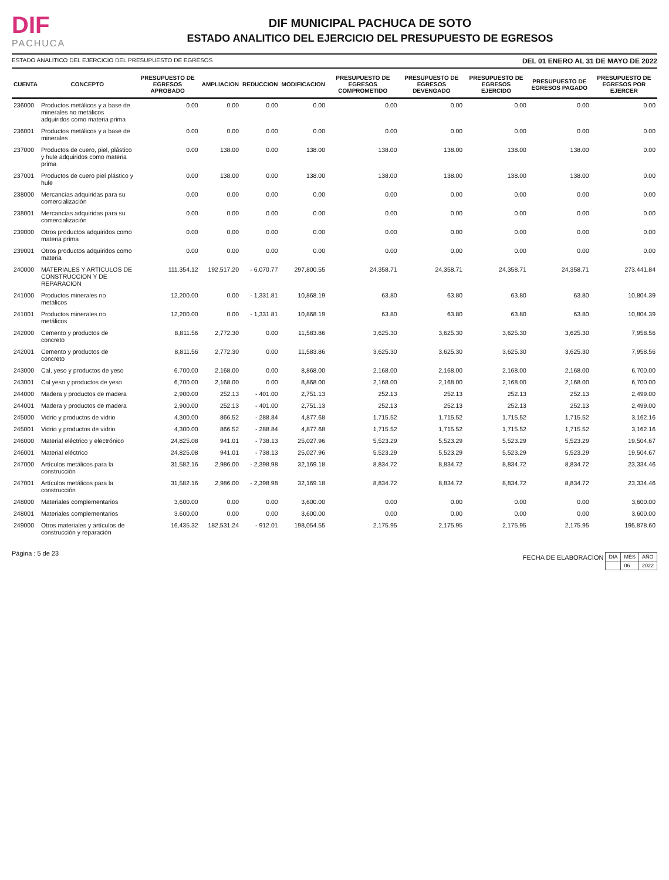DIF
PACHUCA
DIF MUNICIPAL PACHUCA DE SOTO
ESTADO ANALITICO DEL EJERCICIO DEL PRESUPUESTO DE EGRESOS
ESTADO ANALITICO DEL EJERCICIO DEL PRESUPUESTO DE EGRESOS DEL 01 ENERO AL 31 DE MAYO DE 2022
| CUENTA | CONCEPTO | PRESUPUESTO DE EGRESOS APROBADO | AMPLIACION | REDUCCION | MODIFICACION | PRESUPUESTO DE EGRESOS COMPROMETIDO | PRESUPUESTO DE EGRESOS DEVENGADO | PRESUPUESTO DE EGRESOS EJERCIDO | PRESUPUESTO DE EGRESOS PAGADO | PRESUPUESTO DE EGRESOS POR EJERCER |
| --- | --- | --- | --- | --- | --- | --- | --- | --- | --- | --- |
| 236000 | Productos metálicos y a base de minerales no metálicos adquiridos como materia prima | 0.00 | 0.00 | 0.00 | 0.00 | 0.00 | 0.00 | 0.00 | 0.00 | 0.00 |
| 236001 | Productos metálicos y a base de minerales | 0.00 | 0.00 | 0.00 | 0.00 | 0.00 | 0.00 | 0.00 | 0.00 | 0.00 |
| 237000 | Productos de cuero, piel, plástico y hule adquiridos como materia prima | 0.00 | 138.00 | 0.00 | 138.00 | 138.00 | 138.00 | 138.00 | 138.00 | 0.00 |
| 237001 | Productos de cuero piel plástico y hule | 0.00 | 138.00 | 0.00 | 138.00 | 138.00 | 138.00 | 138.00 | 138.00 | 0.00 |
| 238000 | Mercancías adquiridas para su comercialización | 0.00 | 0.00 | 0.00 | 0.00 | 0.00 | 0.00 | 0.00 | 0.00 | 0.00 |
| 238001 | Mercancías adquiridas para su comercialización | 0.00 | 0.00 | 0.00 | 0.00 | 0.00 | 0.00 | 0.00 | 0.00 | 0.00 |
| 239000 | Otros productos adquiridos como materia prima | 0.00 | 0.00 | 0.00 | 0.00 | 0.00 | 0.00 | 0.00 | 0.00 | 0.00 |
| 239001 | Otros productos adquiridos como materia | 0.00 | 0.00 | 0.00 | 0.00 | 0.00 | 0.00 | 0.00 | 0.00 | 0.00 |
| 240000 | MATERIALES Y ARTICULOS DE CONSTRUCCION Y DE REPARACION | 111,354.12 | 192,517.20 | - 6,070.77 | 297,800.55 | 24,358.71 | 24,358.71 | 24,358.71 | 24,358.71 | 273,441.84 |
| 241000 | Productos minerales no metálicos | 12,200.00 | 0.00 | - 1,331.81 | 10,868.19 | 63.80 | 63.80 | 63.80 | 63.80 | 10,804.39 |
| 241001 | Productos minerales no metálicos | 12,200.00 | 0.00 | - 1,331.81 | 10,868.19 | 63.80 | 63.80 | 63.80 | 63.80 | 10,804.39 |
| 242000 | Cemento y productos de concreto | 8,811.56 | 2,772.30 | 0.00 | 11,583.86 | 3,625.30 | 3,625.30 | 3,625.30 | 3,625.30 | 7,958.56 |
| 242001 | Cemento y productos de concreto | 8,811.56 | 2,772.30 | 0.00 | 11,583.86 | 3,625.30 | 3,625.30 | 3,625.30 | 3,625.30 | 7,958.56 |
| 243000 | Cal, yeso y productos de yeso | 6,700.00 | 2,168.00 | 0.00 | 8,868.00 | 2,168.00 | 2,168.00 | 2,168.00 | 2,168.00 | 6,700.00 |
| 243001 | Cal yeso y productos de yeso | 6,700.00 | 2,168.00 | 0.00 | 8,868.00 | 2,168.00 | 2,168.00 | 2,168.00 | 2,168.00 | 6,700.00 |
| 244000 | Madera y productos de madera | 2,900.00 | 252.13 | - 401.00 | 2,751.13 | 252.13 | 252.13 | 252.13 | 252.13 | 2,499.00 |
| 244001 | Madera y productos de madera | 2,900.00 | 252.13 | - 401.00 | 2,751.13 | 252.13 | 252.13 | 252.13 | 252.13 | 2,499.00 |
| 245000 | Vidrio y productos de vidrio | 4,300.00 | 866.52 | - 288.84 | 4,877.68 | 1,715.52 | 1,715.52 | 1,715.52 | 1,715.52 | 3,162.16 |
| 245001 | Vidrio y productos de vidrio | 4,300.00 | 866.52 | - 288.84 | 4,877.68 | 1,715.52 | 1,715.52 | 1,715.52 | 1,715.52 | 3,162.16 |
| 246000 | Material eléctrico y electrónico | 24,825.08 | 941.01 | - 738.13 | 25,027.96 | 5,523.29 | 5,523.29 | 5,523.29 | 5,523.29 | 19,504.67 |
| 246001 | Material eléctrico | 24,825.08 | 941.01 | - 738.13 | 25,027.96 | 5,523.29 | 5,523.29 | 5,523.29 | 5,523.29 | 19,504.67 |
| 247000 | Artículos metálicos para la construcción | 31,582.16 | 2,986.00 | - 2,398.98 | 32,169.18 | 8,834.72 | 8,834.72 | 8,834.72 | 8,834.72 | 23,334.46 |
| 247001 | Artículos metálicos para la construcción | 31,582.16 | 2,986.00 | - 2,398.98 | 32,169.18 | 8,834.72 | 8,834.72 | 8,834.72 | 8,834.72 | 23,334.46 |
| 248000 | Materiales complementarios | 3,600.00 | 0.00 | 0.00 | 3,600.00 | 0.00 | 0.00 | 0.00 | 0.00 | 3,600.00 |
| 248001 | Materiales complementarios | 3,600.00 | 0.00 | 0.00 | 3,600.00 | 0.00 | 0.00 | 0.00 | 0.00 | 3,600.00 |
| 249000 | Otros materiales y artículos de construcción y reparación | 16,435.32 | 182,531.24 | - 912.01 | 198,054.55 | 2,175.95 | 2,175.95 | 2,175.95 | 2,175.95 | 195,878.60 |
Página : 5 de 23 FECHA DE ELABORACION
| DIA | MES | AÑO |
| | 06 | 2022 |